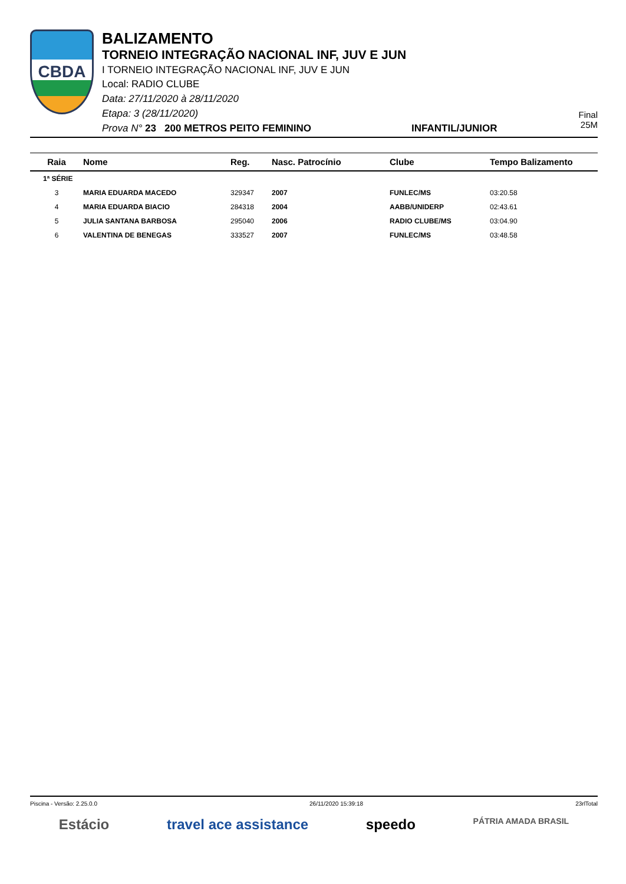CBDA
BALIZAMENTO
TORNEIO INTEGRAÇÃO NACIONAL INF, JUV E JUN
I TORNEIO INTEGRAÇÃO NACIONAL INF, JUV E JUN
Local: RADIO CLUBE
Data: 27/11/2020 à 28/11/2020
Etapa: 3 (28/11/2020)
Prova N° 23 200 METROS PEITO FEMININO INFANTIL/JUNIOR
Final
25M
| Raia | Nome | Reg. | Nasc. Patrocínio | Clube | Tempo Balizamento |
| --- | --- | --- | --- | --- | --- |
| 1ª SÉRIE | | | | | |
| 3 | MARIA EDUARDA MACEDO | 329347 | 2007 | FUNLEC/MS | 03:20.58 |
| 4 | MARIA EDUARDA BIACIO | 284318 | 2004 | AABB/UNIDERP | 02:43.61 |
| 5 | JULIA SANTANA BARBOSA | 295040 | 2006 | RADIO CLUBE/MS | 03:04.90 |
| 6 | VALENTINA DE BENEGAS | 333527 | 2007 | FUNLEC/MS | 03:48.58 |
Piscina - Versão: 2.25.0.0 26/11/2020 15:39:18 23rlTotal
Estácio travel ace assistance speedo PÁTRIA AMADA BRASIL